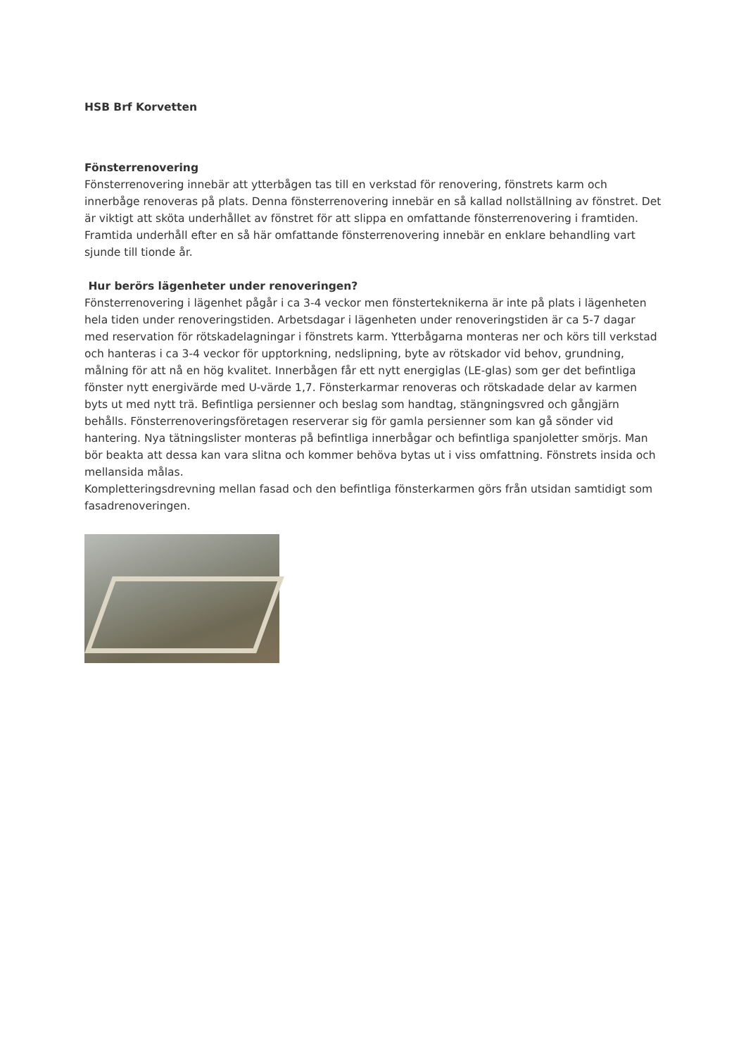HSB Brf Korvetten
Fönsterrenovering
Fönsterrenovering innebär att ytterbågen tas till en verkstad för renovering, fönstrets karm och innerbåge renoveras på plats. Denna fönsterrenovering innebär en så kallad nollställning av fönstret. Det är viktigt att sköta underhållet av fönstret för att slippa en omfattande fönsterrenovering i framtiden. Framtida underhåll efter en så här omfattande fönsterrenovering innebär en enklare behandling vart sjunde till tionde år.
Hur berörs lägenheter under renoveringen?
Fönsterrenovering i lägenhet pågår i ca 3-4 veckor men fönsterteknikerna är inte på plats i lägenheten hela tiden under renoveringstiden. Arbetsdagar i lägenheten under renoveringstiden är ca 5-7 dagar med reservation för rötskadelagningar i fönstrets karm. Ytterbågarna monteras ner och körs till verkstad och hanteras i ca 3-4 veckor för upptorkning, nedslipning, byte av rötskador vid behov, grundning, målning för att nå en hög kvalitet. Innerbågen får ett nytt energiglas (LE-glas) som ger det befintliga fönster nytt energivärde med U-värde 1,7. Fönsterkarmar renoveras och rötskadade delar av karmen byts ut med nytt trä. Befintliga persienner och beslag som handtag, stängningsvred och gångjärn behålls. Fönsterrenoveringsföretagen reserverar sig för gamla persienner som kan gå sönder vid hantering. Nya tätningslister monteras på befintliga innerbågar och befintliga spanjoletter smörjs. Man bör beakta att dessa kan vara slitna och kommer behöva bytas ut i viss omfattning. Fönstrets insida och mellansida målas.
Kompletteringsdrevning mellan fasad och den befintliga fönsterkarmen görs från utsidan samtidigt som fasadrenoveringen.